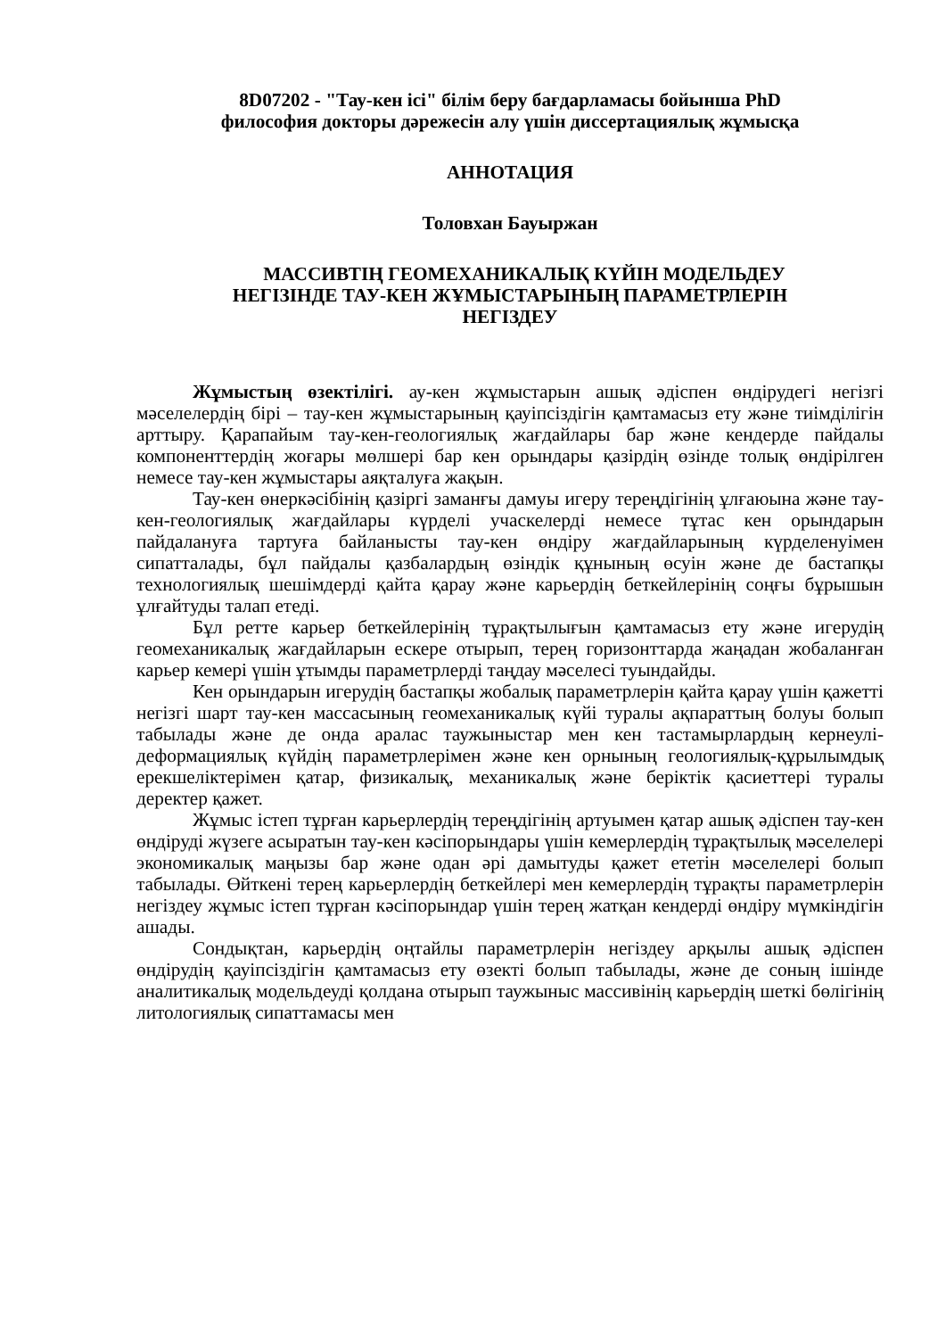8D07202 - "Тау-кен ісі" білім беру бағдарламасы бойынша PhD
философия докторы дәрежесін алу үшін диссертациялық жұмысқа
АННОТАЦИЯ
Толовхан Бауыржан
МАССИВТІҢ ГЕОМЕХАНИКАЛЫҚ КҮЙІН МОДЕЛЬДЕУ
НЕГІЗІНДЕ ТАУ-КЕН ЖҰМЫСТАРЫНЫҢ ПАРАМЕТРЛЕРІН
НЕГІЗДЕУ
Жұмыстың өзектілігі. ау-кен жұмыстарын ашық әдіспен өндірудегі негізгі мәселелердің бірі – тау-кен жұмыстарының қауіпсіздігін қамтамасыз ету және тиімділігін арттыру. Қарапайым тау-кен-геологиялық жағдайлары бар және кендерде пайдалы компоненттердің жоғары мөлшері бар кен орындары қазірдің өзінде толық өндірілген немесе тау-кен жұмыстары аяқталуға жақын.
Тау-кен өнеркәсібінің қазіргі заманғы дамуы игеру тереңдігінің ұлғаюына және тау-кен-геологиялық жағдайлары күрделі учаскелерді немесе тұтас кен орындарын пайдалануға тартуға байланысты тау-кен өндіру жағдайларының күрделенуімен сипатталады, бұл пайдалы қазбалардың өзіндік құнының өсуін және де бастапқы технологиялық шешімдерді қайта қарау және карьердің беткейлерінің соңғы бұрышын ұлғайтуды талап етеді.
Бұл ретте карьер беткейлерінің тұрақтылығын қамтамасыз ету және игерудің геомеханикалық жағдайларын ескере отырып, терең горизонттарда жаңадан жобаланған карьер кемері үшін ұтымды параметрлерді таңдау мәселесі туындайды.
Кен орындарын игерудің бастапқы жобалық параметрлерін қайта қарау үшін қажетті негізгі шарт тау-кен массасының геомеханикалық күйі туралы ақпараттың болуы болып табылады және де онда аралас таужыныстар мен кен тастамырлардың кернеулі-деформациялық күйдің параметрлерімен және кен орнының геологиялық-құрылымдық ерекшеліктерімен қатар, физикалық, механикалық және беріктік қасиеттері туралы деректер қажет.
Жұмыс істеп тұрған карьерлердің тереңдігінің артуымен қатар ашық әдіспен тау-кен өндіруді жүзеге асыратын тау-кен кәсіпорындары үшін кемерлердің тұрақтылық мәселелері экономикалық маңызы бар және одан әрі дамытуды қажет ететін мәселелері болып табылады. Өйткені терең карьерлердің беткейлері мен кемерлердің тұрақты параметрлерін негіздеу жұмыс істеп тұрған кәсіпорындар үшін терең жатқан кендерді өндіру мүмкіндігін ашады.
Сондықтан, карьердің оңтайлы параметрлерін негіздеу арқылы ашық әдіспен өндірудің қауіпсіздігін қамтамасыз ету өзекті болып табылады, және де соның ішінде аналитикалық модельдеуді қолдана отырып таужыныс массивінің карьердің шеткі бөлігінің литологиялық сипаттамасы мен